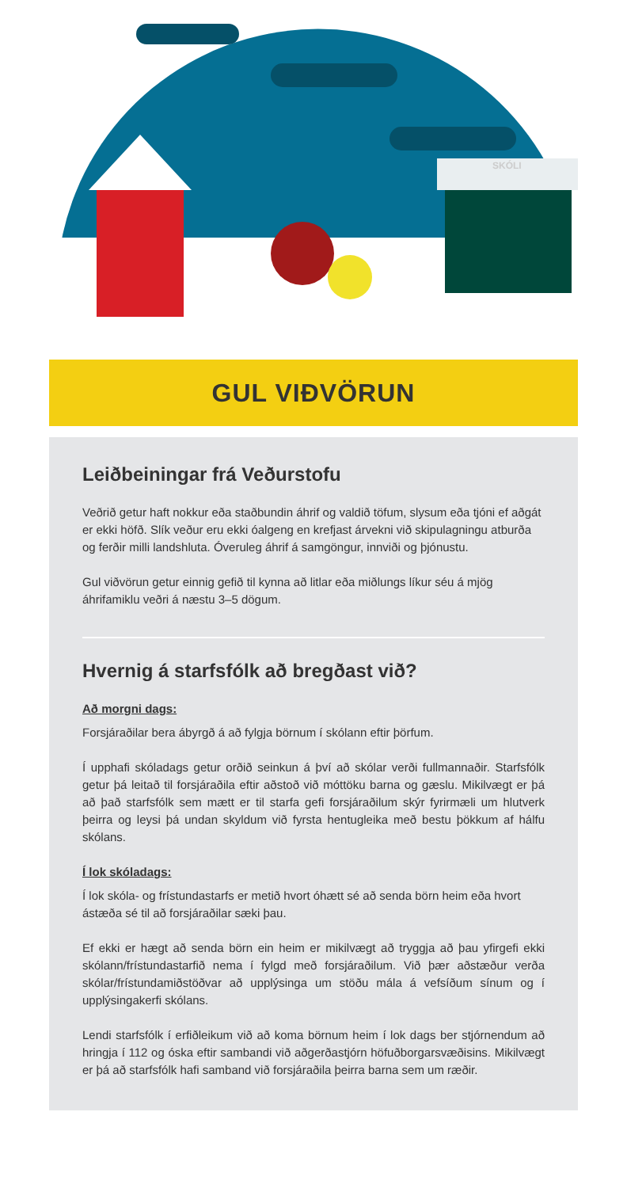SKÓLI
GUL VIÐVÖRUN
Leiðbeiningar frá Veðurstofu
Veðrið getur haft nokkur eða staðbundin áhrif og valdið töfum, slysum eða tjóni ef aðgát er ekki höfð. Slík veður eru ekki óalgeng en krefjast árvekni við skipulagningu atburða og ferðir milli landshluta. Óveruleg áhrif á samgöngur, innviði og þjónustu.
Gul viðvörun getur einnig gefið til kynna að litlar eða miðlungs líkur séu á mjög áhrifamiklu veðri á næstu 3–5 dögum.
Hvernig á starfsfólk að bregðast við?
Að morgni dags:
Forsjáraðilar bera ábyrgð á að fylgja börnum í skólann eftir þörfum.
Í upphafi skóladags getur orðið seinkun á því að skólar verði fullmannaðir. Starfsfólk getur þá leitað til forsjáraðila eftir aðstoð við móttöku barna og gæslu. Mikilvægt er þá að það starfsfólk sem mætt er til starfa gefi forsjáraðilum skýr fyrirmæli um hlutverk þeirra og leysi þá undan skyldum við fyrsta hentugleika með bestu þökkum af hálfu skólans.
Í lok skóladags:
Í lok skóla- og frístundastarfs er metið hvort óhætt sé að senda börn heim eða hvort ástæða sé til að forsjáraðilar sæki þau.
Ef ekki er hægt að senda börn ein heim er mikilvægt að tryggja að þau yfirgefi ekki skólann/frístundastarfið nema í fylgd með forsjáraðilum. Við þær aðstæður verða skólar/frístundamiðstöðvar að upplýsinga um stöðu mála á vefsíðum sínum og í upplýsingakerfi skólans.
Lendi starfsfólk í erfiðleikum við að koma börnum heim í lok dags ber stjórnendum að hringja í 112 og óska eftir sambandi við aðgerðastjórn höfuðborgarsvæðisins. Mikilvægt er þá að starfsfólk hafi samband við forsjáraðila þeirra barna sem um ræðir.